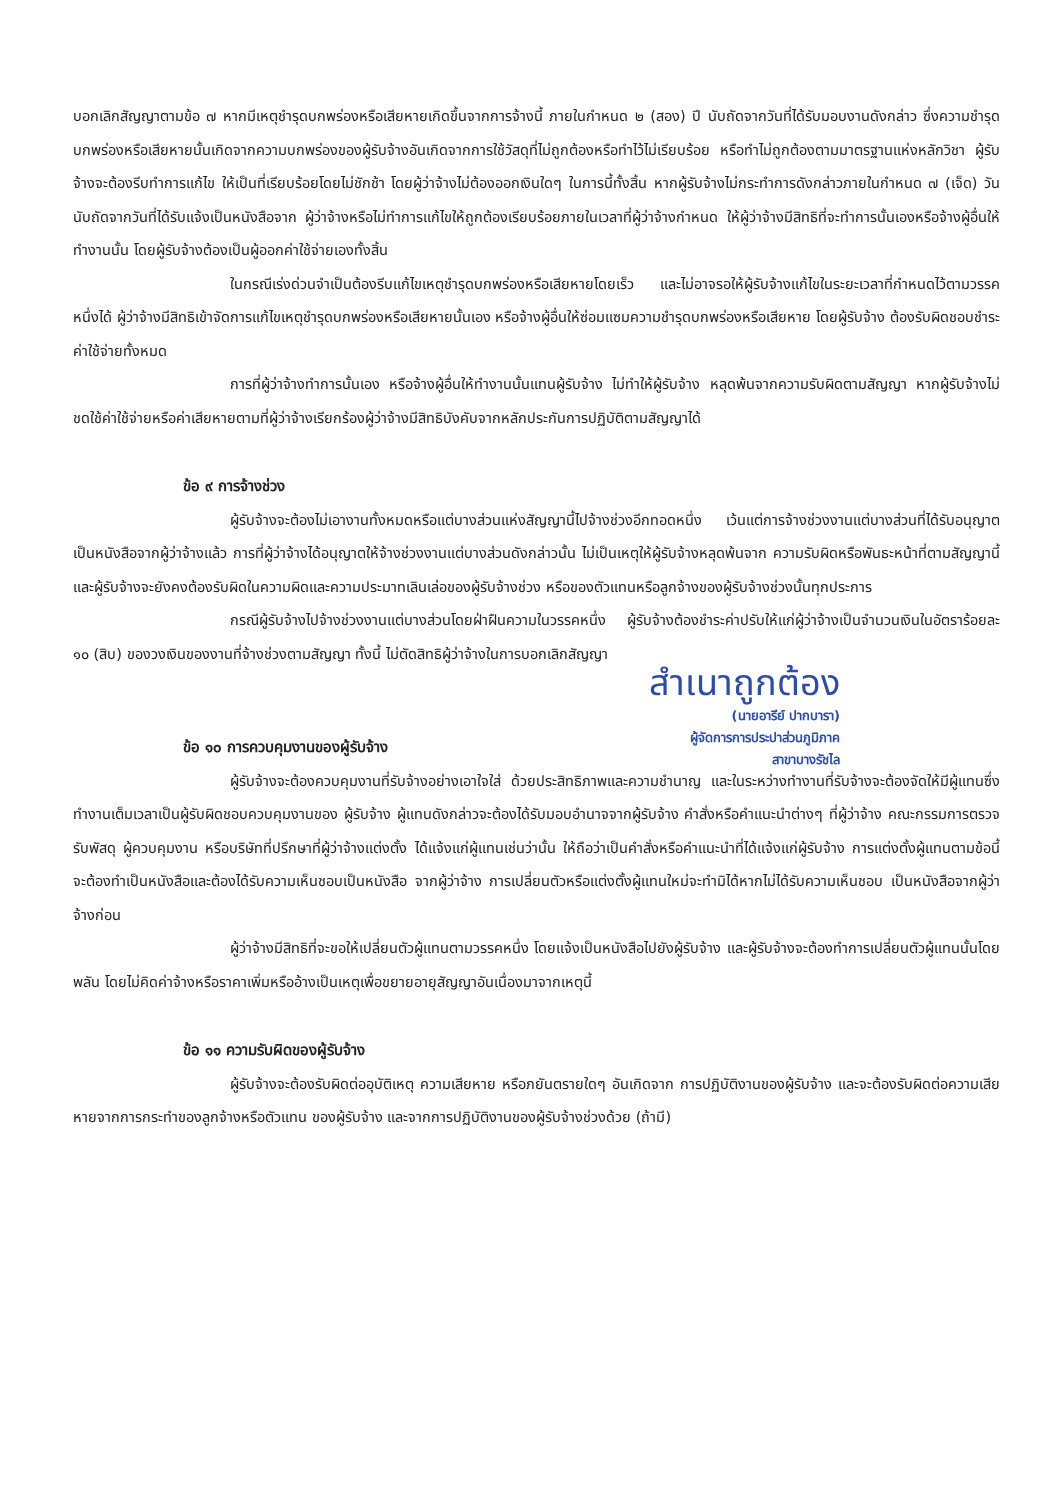บอกเลิกสัญญาตามข้อ ๗ หากมีเหตุชำรุดบกพร่องหรือเสียหายเกิดขึ้นจากการจ้างนี้ ภายในกำหนด ๒ (สอง) ปี นับถัดจากวันที่ได้รับมอบงานดังกล่าว ซึ่งความชำรุดบกพร่องหรือเสียหายนั้นเกิดจากความบกพร่องของผู้รับจ้างอันเกิดจากการใช้วัสดุที่ไม่ถูกต้องหรือทำไว้ไม่เรียบร้อย หรือทำไม่ถูกต้องตามมาตรฐานแห่งหลักวิชา ผู้รับจ้างจะต้องรีบทำการแก้ไข ให้เป็นที่เรียบร้อยโดยไม่ชักช้า โดยผู้ว่าจ้างไม่ต้องออกเงินใดๆ ในการนี้ทั้งสิ้น หากผู้รับจ้างไม่กระทำการดังกล่าวภายในกำหนด ๗ (เจ็ด) วัน นับถัดจากวันที่ได้รับแจ้งเป็นหนังสือจาก ผู้ว่าจ้างหรือไม่ทำการแก้ไขให้ถูกต้องเรียบร้อยภายในเวลาที่ผู้ว่าจ้างกำหนด ให้ผู้ว่าจ้างมีสิทธิที่จะทำการนั้นเองหรือจ้างผู้อื่นให้ทำงานนั้น โดยผู้รับจ้างต้องเป็นผู้ออกค่าใช้จ่ายเองทั้งสิ้น
ในกรณีเร่งด่วนจำเป็นต้องรีบแก้ไขเหตุชำรุดบกพร่องหรือเสียหายโดยเร็ว และไม่อาจรอให้ผู้รับจ้างแก้ไขในระยะเวลาที่กำหนดไว้ตามวรรคหนึ่งได้ ผู้ว่าจ้างมีสิทธิเข้าจัดการแก้ไขเหตุชำรุดบกพร่องหรือเสียหายนั้นเอง หรือจ้างผู้อื่นให้ซ่อมแซมความชำรุดบกพร่องหรือเสียหาย โดยผู้รับจ้าง ต้องรับผิดชอบชำระค่าใช้จ่ายทั้งหมด
การที่ผู้ว่าจ้างทำการนั้นเอง หรือจ้างผู้อื่นให้ทำงานนั้นแทนผู้รับจ้าง ไม่ทำให้ผู้รับจ้าง หลุดพ้นจากความรับผิดตามสัญญา หากผู้รับจ้างไม่ชดใช้ค่าใช้จ่ายหรือค่าเสียหายตามที่ผู้ว่าจ้างเรียกร้องผู้ว่าจ้างมีสิทธิบังคับจากหลักประกันการปฏิบัติตามสัญญาได้
ข้อ ๙ การจ้างช่วง
ผู้รับจ้างจะต้องไม่เอางานทั้งหมดหรือแต่บางส่วนแห่งสัญญานี้ไปจ้างช่วงอีกทอดหนึ่ง เว้นแต่การจ้างช่วงงานแต่บางส่วนที่ได้รับอนุญาตเป็นหนังสือจากผู้ว่าจ้างแล้ว การที่ผู้ว่าจ้างได้อนุญาตให้จ้างช่วงงานแต่บางส่วนดังกล่าวนั้น ไม่เป็นเหตุให้ผู้รับจ้างหลุดพ้นจาก ความรับผิดหรือพันธะหน้าที่ตามสัญญานี้ และผู้รับจ้างจะยังคงต้องรับผิดในความผิดและความประมาทเลินเล่อของผู้รับจ้างช่วง หรือของตัวแทนหรือลูกจ้างของผู้รับจ้างช่วงนั้นทุกประการ
กรณีผู้รับจ้างไปจ้างช่วงงานแต่บางส่วนโดยฝ่าฝืนความในวรรคหนึ่ง ผู้รับจ้างต้องชำระค่าปรับให้แก่ผู้ว่าจ้างเป็นจำนวนเงินในอัตราร้อยละ ๑๐ (สิบ) ของวงเงินของงานที่จ้างช่วงตามสัญญา ทั้งนี้ ไม่ตัดสิทธิผู้ว่าจ้างในการบอกเลิกสัญญา
สำเนาถูกต้อง
(นายอารีย์ ปากบารา)
ผู้จัดการการประปาส่วนภูมิภาค
สาขาบางรัชไล
ข้อ ๑๐ การควบคุมงานของผู้รับจ้าง
ผู้รับจ้างจะต้องควบคุมงานที่รับจ้างอย่างเอาใจใส่ ด้วยประสิทธิภาพและความชำนาญ และในระหว่างทำงานที่รับจ้างจะต้องจัดให้มีผู้แทนซึ่งทำงานเต็มเวลาเป็นผู้รับผิดชอบควบคุมงานของ ผู้รับจ้าง ผู้แทนดังกล่าวจะต้องได้รับมอบอำนาจจากผู้รับจ้าง คำสั่งหรือคำแนะนำต่างๆ ที่ผู้ว่าจ้าง คณะกรรมการตรวจรับพัสดุ ผู้ควบคุมงาน หรือบริษัทที่ปรึกษาที่ผู้ว่าจ้างแต่งตั้ง ได้แจ้งแก่ผู้แทนเช่นว่านั้น ให้ถือว่าเป็นคำสั่งหรือคำแนะนำที่ได้แจ้งแก่ผู้รับจ้าง การแต่งตั้งผู้แทนตามข้อนี้จะต้องทำเป็นหนังสือและต้องได้รับความเห็นชอบเป็นหนังสือ จากผู้ว่าจ้าง การเปลี่ยนตัวหรือแต่งตั้งผู้แทนใหม่จะทำมิได้หากไม่ได้รับความเห็นชอบ เป็นหนังสือจากผู้ว่าจ้างก่อน
ผู้ว่าจ้างมีสิทธิที่จะขอให้เปลี่ยนตัวผู้แทนตามวรรคหนึ่ง โดยแจ้งเป็นหนังสือไปยังผู้รับจ้าง และผู้รับจ้างจะต้องทำการเปลี่ยนตัวผู้แทนนั้นโดยพลัน โดยไม่คิดค่าจ้างหรือราคาเพิ่มหรืออ้างเป็นเหตุเพื่อขยายอายุสัญญาอันเนื่องมาจากเหตุนี้
ข้อ ๑๑ ความรับผิดของผู้รับจ้าง
ผู้รับจ้างจะต้องรับผิดต่ออุบัติเหตุ ความเสียหาย หรือภยันตรายใดๆ อันเกิดจาก การปฏิบัติงานของผู้รับจ้าง และจะต้องรับผิดต่อความเสียหายจากการกระทำของลูกจ้างหรือตัวแทน ของผู้รับจ้าง และจากการปฏิบัติงานของผู้รับจ้างช่วงด้วย (ถ้ามี)